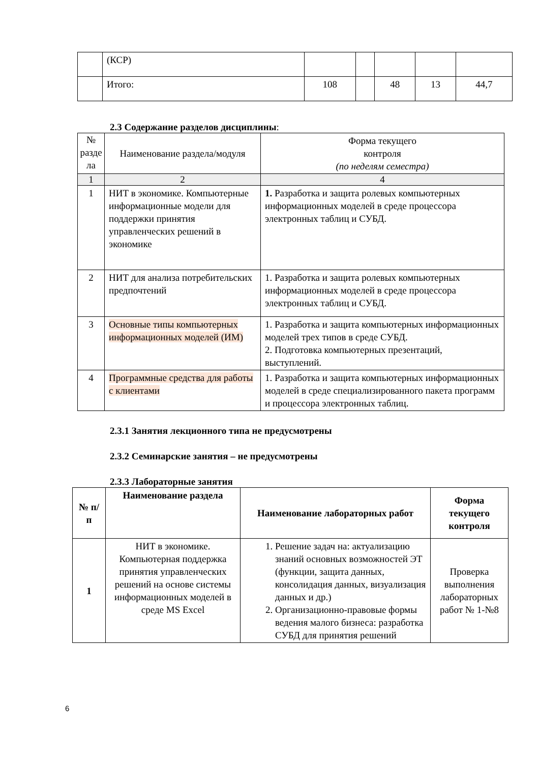| | (КСР) | | | | | |
| | Итого: | 108 | | 48 | 13 | 44,7 |
2.3 Содержание разделов дисциплины:
| № разде ла | Наименование раздела/модуля | Форма текущего контроля (по неделям семестра) |
| 1 | 2 | 4 |
| 1 | НИТ в экономике. Компьютерные информационные модели для поддержки принятия управленческих решений в экономике | 1. Разработка и защита ролевых компьютерных информационных моделей в среде процессора электронных таблиц и СУБД. |
| 2 | НИТ для анализа потребительских предпочтений | 1. Разработка и защита ролевых компьютерных информационных моделей в среде процессора электронных таблиц и СУБД. |
| 3 | Основные типы компьютерных информационных моделей (ИМ) | 1. Разработка и защита компьютерных информационных моделей трех типов в среде СУБД. 2. Подготовка компьютерных презентаций, выступлений. |
| 4 | Программные средства для работы с клиентами | 1. Разработка и защита компьютерных информационных моделей в среде специализированного пакета программ и процессора электронных таблиц. |
2.3.1 Занятия лекционного типа не предусмотрены
2.3.2 Семинарские занятия – не предусмотрены
2.3.3 Лабораторные занятия
| № п/п | Наименование раздела | Наименование лабораторных работ | Форма текущего контроля |
| --- | --- | --- | --- |
| 1 | НИТ в экономике. Компьютерная поддержка принятия управленческих решений на основе системы информационных моделей в среде MS Excel | 1. Решение задач на: актуализацию знаний основных возможностей ЭТ (функции, защита данных, консолидация данных, визуализация данных и др.) 2. Организационно-правовые формы ведения малого бизнеса: разработка СУБД для принятия решений | Проверка выполнения лабораторных работ № 1-№8 |
6